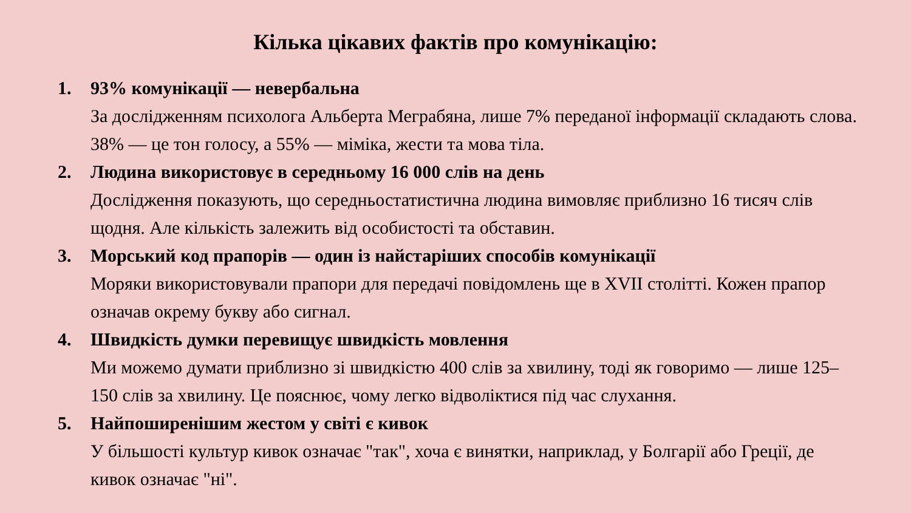Кілька цікавих фактів про комунікацію:
1. 93% комунікації — невербальна
За дослідженням психолога Альберта Меграбяна, лише 7% переданої інформації складають слова. 38% — це тон голосу, а 55% — міміка, жести та мова тіла.
2. Людина використовує в середньому 16 000 слів на день
Дослідження показують, що середньостатистична людина вимовляє приблизно 16 тисяч слів щодня. Але кількість залежить від особистості та обставин.
3. Морський код прапорів — один із найстаріших способів комунікації
Моряки використовували прапори для передачі повідомлень ще в XVII столітті. Кожен прапор означав окрему букву або сигнал.
4. Швидкість думки перевищує швидкість мовлення
Ми можемо думати приблизно зі швидкістю 400 слів за хвилину, тоді як говоримо — лише 125–150 слів за хвилину. Це пояснює, чому легко відволіктися під час слухання.
5. Найпоширенішим жестом у світі є кивок
У більшості культур кивок означає "так", хоча є винятки, наприклад, у Болгарії або Греції, де кивок означає "ні".